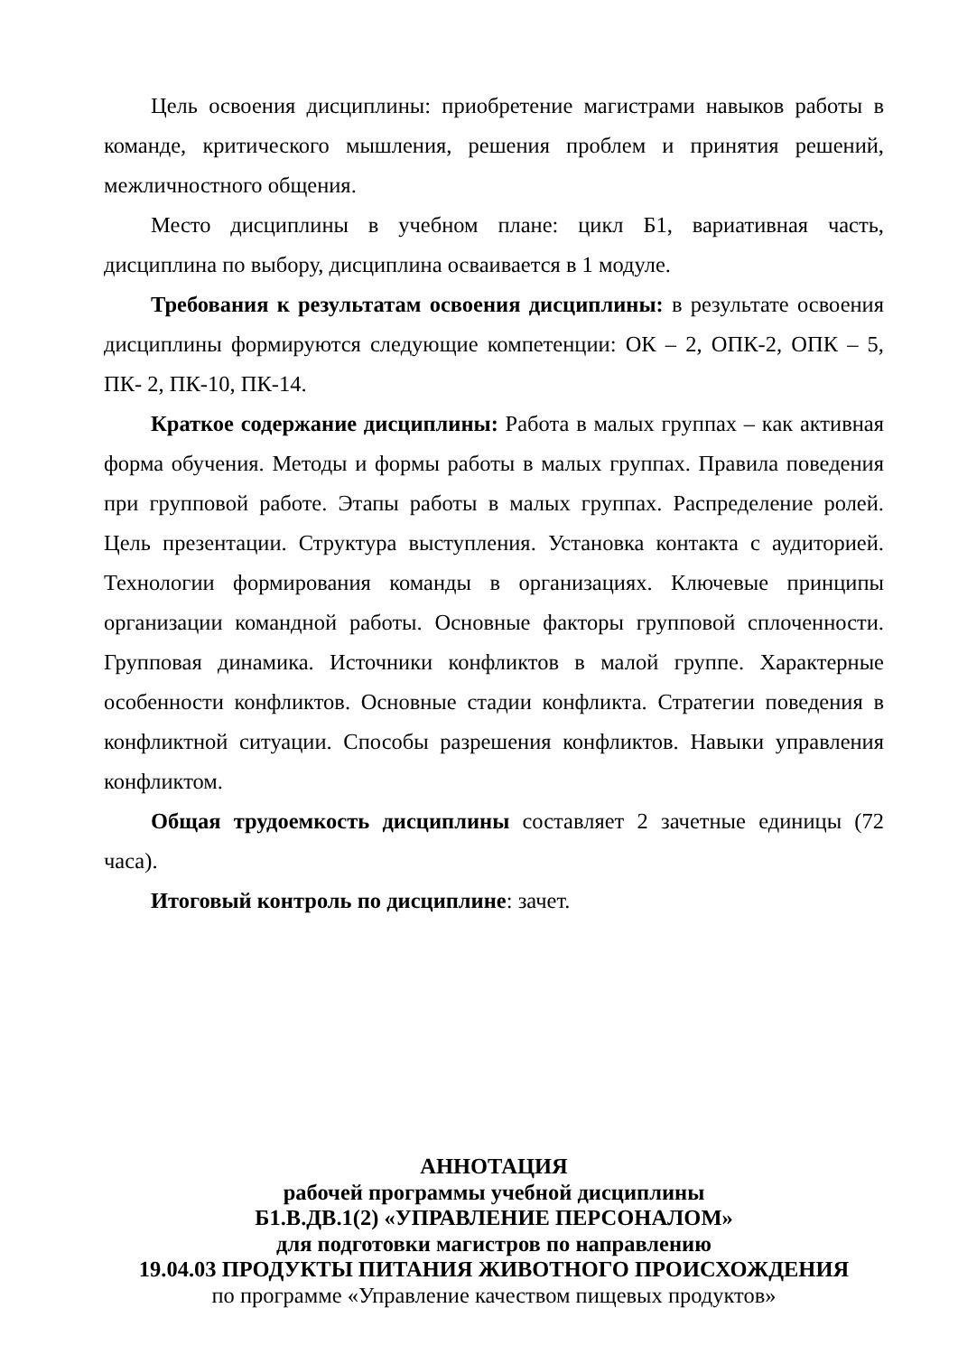Цель освоения дисциплины: приобретение магистрами навыков работы в команде, критического мышления, решения проблем и принятия решений, межличностного общения.
Место дисциплины в учебном плане: цикл Б1, вариативная часть, дисциплина по выбору, дисциплина осваивается в 1 модуле.
Требования к результатам освоения дисциплины: в результате освоения дисциплины формируются следующие компетенции: ОК – 2, ОПК-2, ОПК – 5, ПК- 2, ПК-10, ПК-14.
Краткое содержание дисциплины: Работа в малых группах – как активная форма обучения. Методы и формы работы в малых группах. Правила поведения при групповой работе. Этапы работы в малых группах. Распределение ролей. Цель презентации. Структура выступления. Установка контакта с аудиторией. Технологии формирования команды в организациях. Ключевые принципы организации командной работы. Основные факторы групповой сплоченности. Групповая динамика. Источники конфликтов в малой группе. Характерные особенности конфликтов. Основные стадии конфликта. Стратегии поведения в конфликтной ситуации. Способы разрешения конфликтов. Навыки управления конфликтом.
Общая трудоемкость дисциплины составляет 2 зачетные единицы (72 часа).
Итоговый контроль по дисциплине: зачет.
АННОТАЦИЯ
рабочей программы учебной дисциплины
Б1.В.ДВ.1(2) «УПРАВЛЕНИЕ ПЕРСОНАЛОМ»
для подготовки магистров по направлению
19.04.03 ПРОДУКТЫ ПИТАНИЯ ЖИВОТНОГО ПРОИСХОЖДЕНИЯ
по программе «Управление качеством пищевых продуктов»